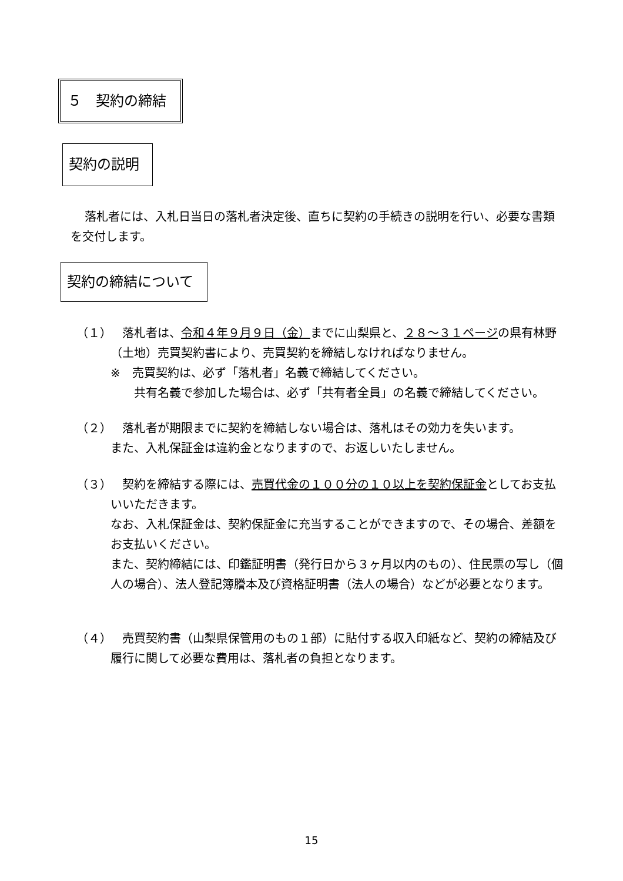５　契約の締結
契約の説明
落札者には、入札日当日の落札者決定後、直ちに契約の手続きの説明を行い、必要な書類を交付します。
契約の締結について
（１）
落札者は、令和４年９月９日（金）までに山梨県と、２８～３１ページの県有林野（土地）売買契約書により、売買契約を締結しなければなりません。
※　売買契約は、必ず「落札者」名義で締結してください。
　　共有名義で参加した場合は、必ず「共有者全員」の名義で締結してください。
（２）
落札者が期限までに契約を締結しない場合は、落札はその効力を失います。
また、入札保証金は違約金となりますので、お返しいたしません。
（３）
契約を締結する際には、売買代金の１００分の１０以上を契約保証金としてお支払いいただきます。
なお、入札保証金は、契約保証金に充当することができますので、その場合、差額をお支払いください。
また、契約締結には、印鑑証明書（発行日から３ヶ月以内のもの）、住民票の写し（個人の場合）、法人登記簿謄本及び資格証明書（法人の場合）などが必要となります。
（４）
売買契約書（山梨県保管用のもの１部）に貼付する収入印紙など、契約の締結及び履行に関して必要な費用は、落札者の負担となります。
15